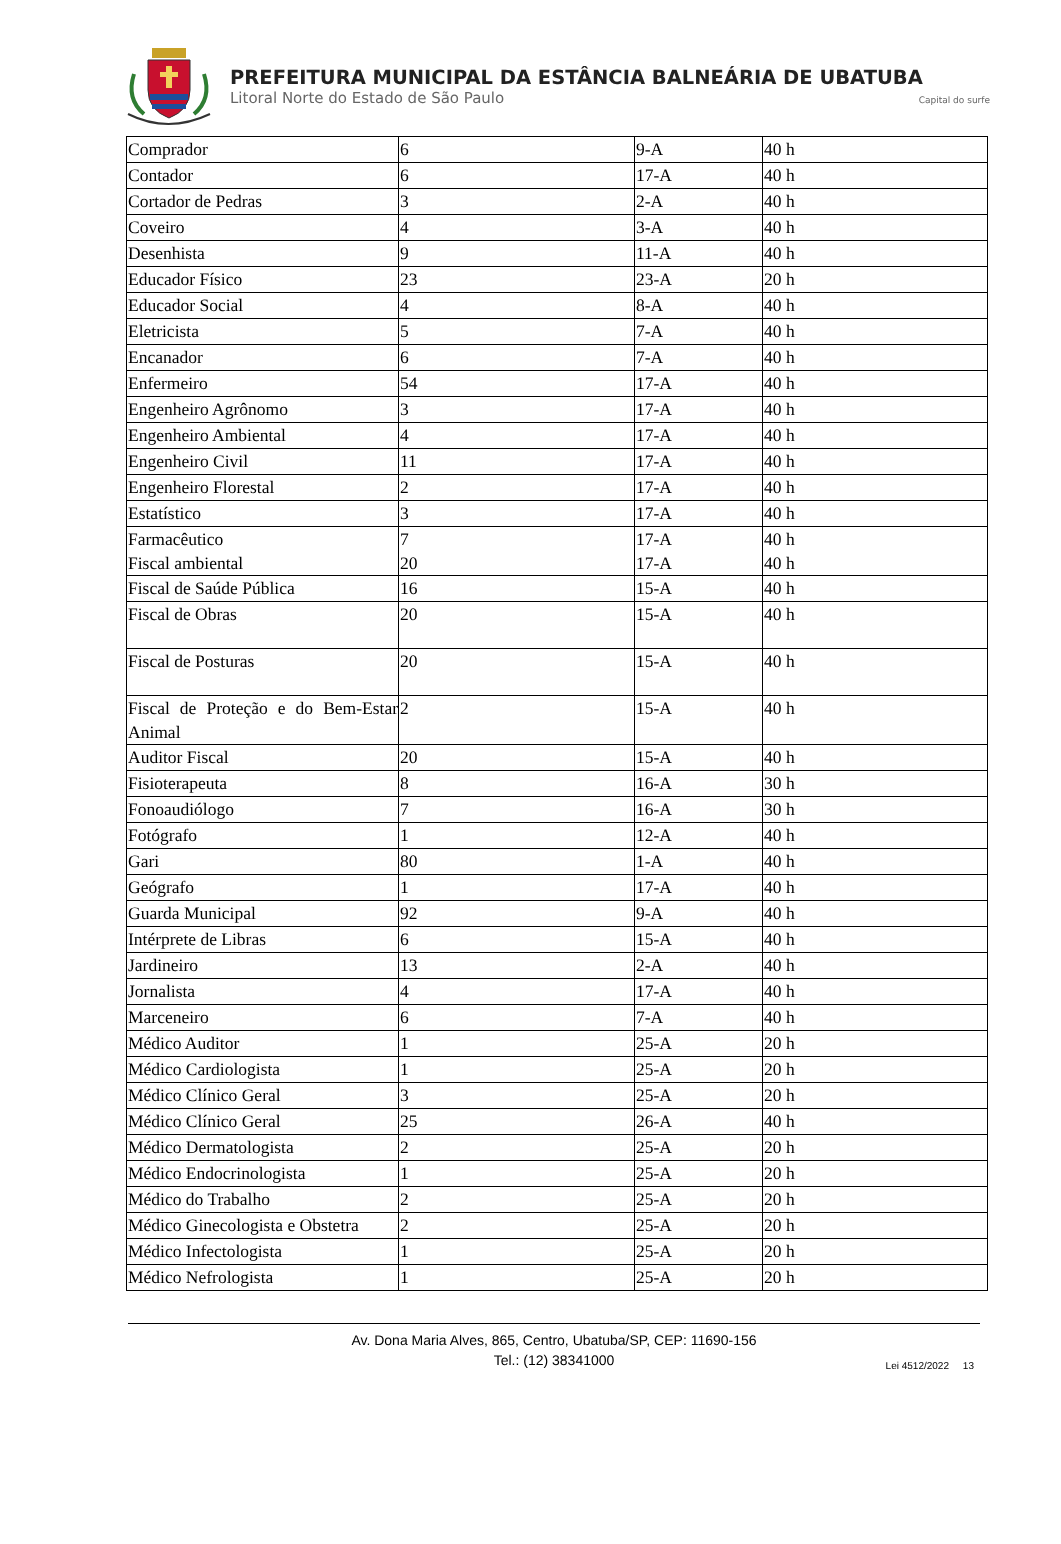PREFEITURA MUNICIPAL DA ESTÂNCIA BALNEÁRIA DE UBATUBA
Litoral Norte do Estado de São Paulo Capital do surfe
| Comprador | 6 | 9-A | 40 h |
| Contador | 6 | 17-A | 40 h |
| Cortador de Pedras | 3 | 2-A | 40 h |
| Coveiro | 4 | 3-A | 40 h |
| Desenhista | 9 | 11-A | 40 h |
| Educador Físico | 23 | 23-A | 20 h |
| Educador Social | 4 | 8-A | 40 h |
| Eletricista | 5 | 7-A | 40 h |
| Encanador | 6 | 7-A | 40 h |
| Enfermeiro | 54 | 17-A | 40 h |
| Engenheiro Agrônomo | 3 | 17-A | 40 h |
| Engenheiro Ambiental | 4 | 17-A | 40 h |
| Engenheiro Civil | 11 | 17-A | 40 h |
| Engenheiro Florestal | 2 | 17-A | 40 h |
| Estatístico | 3 | 17-A | 40 h |
| Farmacêutico Fiscal ambiental | 7 20 | 17-A 17-A | 40 h 40 h |
| Fiscal de Saúde Pública | 16 | 15-A | 40 h |
| Fiscal de Obras | 20 | 15-A | 40 h |
| Fiscal de Posturas | 20 | 15-A | 40 h |
| Fiscal de Proteção e do Bem-Estar Animal | 2 | 15-A | 40 h |
| Auditor Fiscal | 20 | 15-A | 40 h |
| Fisioterapeuta | 8 | 16-A | 30 h |
| Fonoaudiólogo | 7 | 16-A | 30 h |
| Fotógrafo | 1 | 12-A | 40 h |
| Gari | 80 | 1-A | 40 h |
| Geógrafo | 1 | 17-A | 40 h |
| Guarda Municipal | 92 | 9-A | 40 h |
| Intérprete de Libras | 6 | 15-A | 40 h |
| Jardineiro | 13 | 2-A | 40 h |
| Jornalista | 4 | 17-A | 40 h |
| Marceneiro | 6 | 7-A | 40 h |
| Médico Auditor | 1 | 25-A | 20 h |
| Médico Cardiologista | 1 | 25-A | 20 h |
| Médico Clínico Geral | 3 | 25-A | 20 h |
| Médico Clínico Geral | 25 | 26-A | 40 h |
| Médico Dermatologista | 2 | 25-A | 20 h |
| Médico Endocrinologista | 1 | 25-A | 20 h |
| Médico do Trabalho | 2 | 25-A | 20 h |
| Médico Ginecologista e Obstetra | 2 | 25-A | 20 h |
| Médico Infectologista | 1 | 25-A | 20 h |
| Médico Nefrologista | 1 | 25-A | 20 h |
Av. Dona Maria Alves, 865, Centro, Ubatuba/SP, CEP: 11690-156
Tel.: (12) 38341000
Lei 4512/2022 13